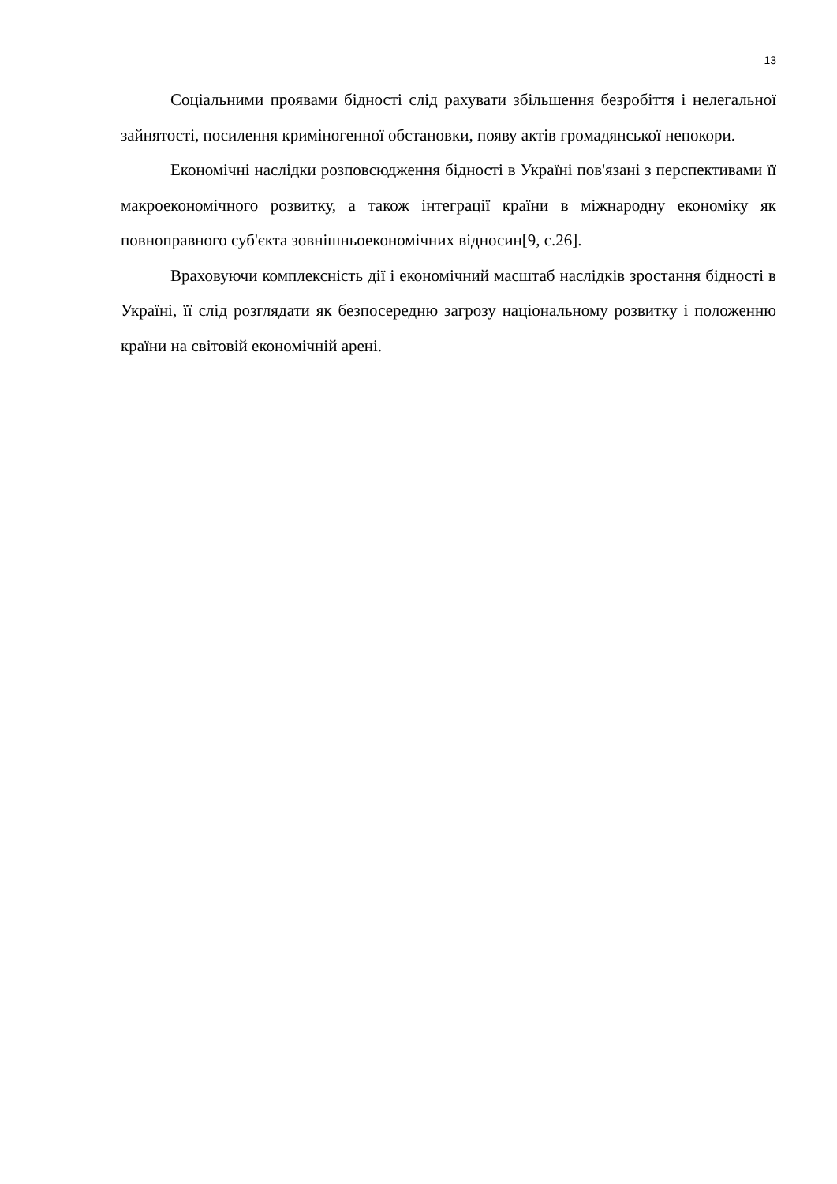13
Соціальними проявами бідності слід рахувати збільшення безробіття і нелегальної зайнятості, посилення криміногенної обстановки, появу актів громадянської непокори.
Економічні наслідки розповсюдження бідності в Україні пов'язані з перспективами її макроекономічного розвитку, а також інтеграції країни в міжнародну економіку як повноправного суб'єкта зовнішньоекономічних відносин[9, с.26].
Враховуючи комплексність дії і економічний масштаб наслідків зростання бідності в Україні, її слід розглядати як безпосередню загрозу національному розвитку і положенню країни на світовій економічній арені.